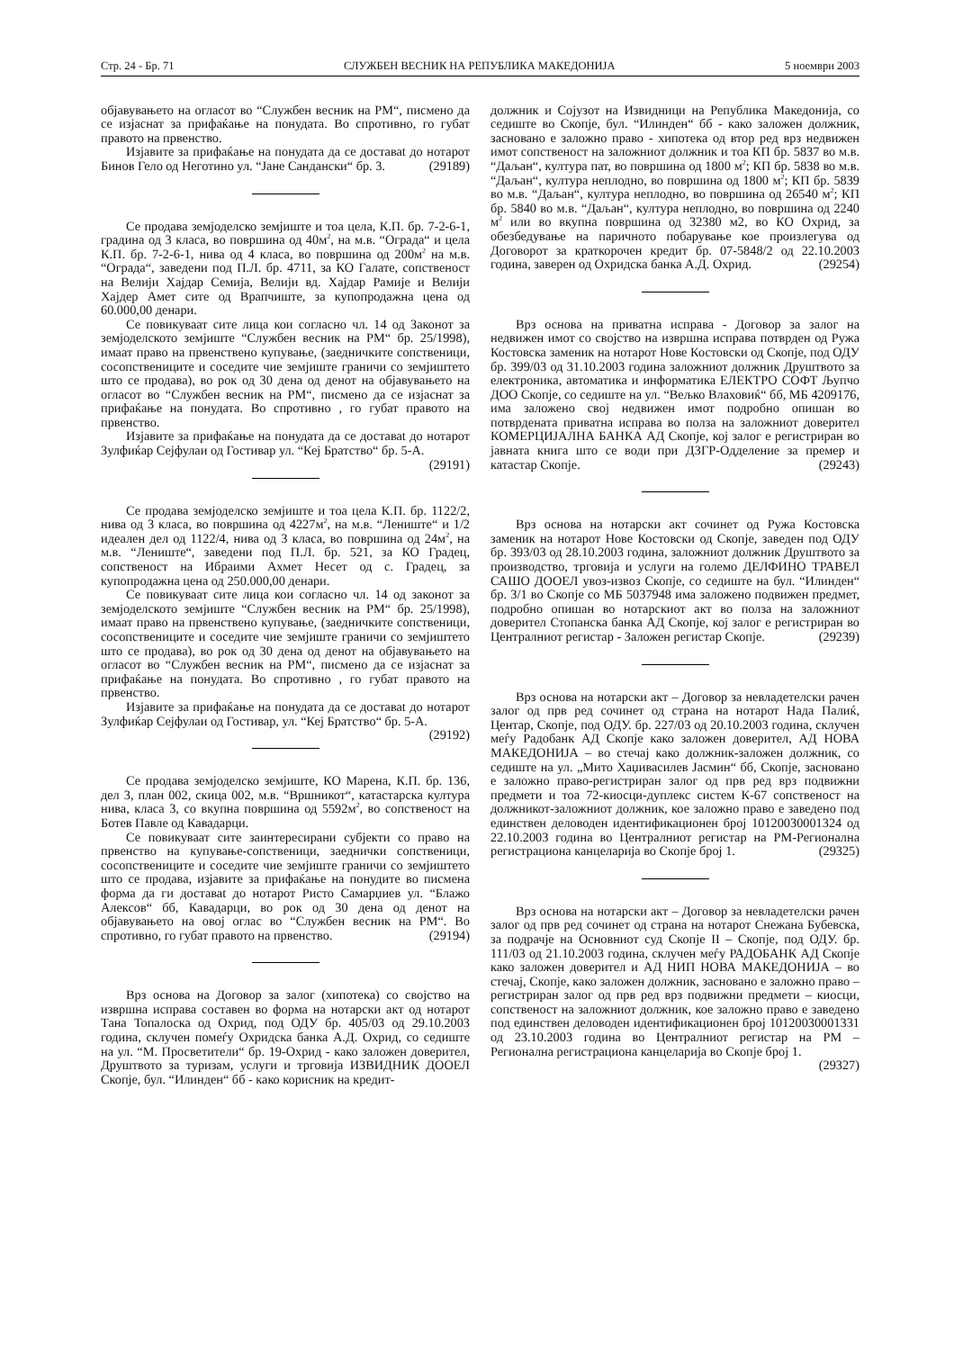Стр. 24 - Бр. 71 СЛУЖБЕН ВЕСНИК НА РЕПУБЛИКА МАКЕДОНИЈА 5 ноември 2003
објавувањето на огласот во “Службен весник на РМ“, писмено да се изјаснат за прифаќање на понудата. Во спротивно, го губат правото на првенство.
Изјавите за прифаќање на понудата да се доставаt до нотарот Бинов Гело од Неготино ул. “Јане Сандански“ бр. 3. (29189)
Се продава земјоделско земјиште и тоа цела, К.П. бр. 7-2-6-1, градина од 3 класа, во површина од 40м<sup>2</sup>, на м.в. “Ограда“ и цела К.П. бр. 7-2-6-1, нива од 4 класа, во површина од 200м<sup>2</sup> на м.в. “Ограда“, заведени под П.Л. бр. 4711, за КО Галате, сопственост на Велији Хајдар Семија, Велији вд. Хајдар Рамије и Велији Хајдер Амет сите од Врапчиште, за купопродажна цена од 60.000,00 денари.
Се повикуваат сите лица кои согласно чл. 14 од Законот за земјоделското земјиште “Службен весник на РМ“ бр. 25/1998), имаат право на првенствено купување, (заедничките сопственици, сосопствениците и соседите чие земјиште граничи со земјиштето што се продава), во рок од 30 дена од денот на објавувањето на огласот во “Службен весник на РМ“, писмено да се изјаснат за прифаќање на понудата. Во спротивно , го губат правото на првенство.
Изјавите за прифаќање на понудата да се доставаt до нотарот Зулфиќар Сејфулаи од Гостивар ул. “Кеј Братство“ бр. 5-А. (29191)
Се продава земјоделско земјиште и тоа цела К.П. бр. 1122/2, нива од 3 класа, во површина од 4227м<sup>2</sup>, на м.в. “Лениште“ и 1/2 идеален дел од 1122/4, нива од 3 класа, во површина од 24м<sup>2</sup>, на м.в. “Лениште“, заведени под П.Л. бр. 521, за КО Градец, сопственост на Ибраими Ахмет Несет од с. Градец, за купопродажна цена од 250.000,00 денари.
Се повикуваат сите лица кои согласно чл. 14 од законот за земјоделското земјиште “Службен весник на РМ“ бр. 25/1998), имаат право на првенствено купување, (заедничките сопственици, сосопствениците и соседите чие земјиште граничи со земјиштето што се продава), во рок од 30 дена од денот на објавувањето на огласот во “Службен весник на РМ“, писмено да се изјаснат за прифаќање на понудата. Во спротивно , го губат правото на првенство.
Изјавите за прифаќање на понудата да се доставаt до нотарот Зулфиќар Сејфулаи од Гостивар, ул. “Кеј Братство“ бр. 5-А. (29192)
Се продава земјоделско земјиште, КО Марена, К.П. бр. 136, дел 3, план 002, скица 002, м.в. “Вршникот“, катастарска култура нива, класа 3, со вкупна површина од 5592м<sup>2</sup>, во сопственост на Ботев Павле од Кавадарци.
Се повикуваат сите заинтересирани субјекти со право на првенство на купување-сопственици, заеднички сопственици, сосопствениците и соседите чие земјиште граничи со земјиштето што се продава, изјавите за прифаќање на понудите во писмена форма да ги доставаt до нотарот Ристо Самарџиев ул. “Блажо Алексов“ бб, Кавадарци, во рок од 30 дена од денот на објавувањето на овој оглас во “Службен весник на РМ“. Во спротивно, го губат правото на првенство. (29194)
Врз основа на Договор за залог (хипотека) со својство на извршна исправа составен во форма на нотарски акт од нотарот Тана Топалоска од Охрид, под ОДУ бр. 405/03 од 29.10.2003 година, склучен помеѓу Охридска банка А.Д. Охрид, со седиште на ул. “М. Просветители“ бр. 19-Охрид - како заложен доверител, Друштвото за туризам, услуги и трговија ИЗВИДНИК ДООЕЛ Скопје, бул. “Илинден“ бб - како корисник на кредит-
должник и Сојузот на Извидници на Република Македонија, со седиште во Скопје, бул. “Илинден“ бб - како заложен должник, засновано е заложно право - хипотека од втор ред врз недвижен имот сопственост на заложниот должник и тоа КП бр. 5837 во м.в. “Даљан“, култура пат, во површина од 1800 м<sup>2</sup>; КП бр. 5838 во м.в. “Даљан“, култура неплодно, во површина од 1800 м<sup>2</sup>; КП бр. 5839 во м.в. “Даљан“, култура неплодно, во површина од 26540 м<sup>2</sup>; КП бр. 5840 во м.в. “Даљан“, култура неплодно, во површина од 2240 м<sup>2</sup> или во вкупна површина од 32380 м2, во КО Охрид, за обезбедување на паричното побарување кое произлегува од Договорот за краткорочен кредит бр. 07-5848/2 од 22.10.2003 година, заверен од Охридска банка А.Д. Охрид. (29254)
Врз основа на приватна исправа - Договор за залог на недвижен имот со својство на извршна исправа потврден од Ружа Костовска заменик на нотарот Нове Костовски од Скопје, под ОДУ бр. 399/03 од 31.10.2003 година заложниот должник Друштвото за електроника, автоматика и информатика ЕЛЕКТРО СОФТ Љупчо ДОО Скопје, со седиште на ул. “Вељко Влаховиќ“ бб, МБ 4209176, има заложено свој недвижен имот подробно опишан во потврдената приватна исправа во полза на заложниот доверител КОМЕРЦИЈАЛНА БАНКА АД Скопје, кој залог е регистриран во јавната книга што се води при ДЗГР-Одделение за премер и катастар Скопје. (29243)
Врз основа на нотарски акт сочинет од Ружа Костовска заменик на нотарот Нове Костовски од Скопје, заведен под ОДУ бр. 393/03 од 28.10.2003 година, заложниот должник Друштвото за производство, трговија и услуги на големо ДЕЛФИНО ТРАВЕЛ САШО ДООЕЛ увоз-извоз Скопје, со седиште на бул. “Илинден“ бр. 3/1 во Скопје со МБ 5037948 има заложено подвижен предмет, подробно опишан во нотарскиот акт во полза на заложниот доверител Стопанска банка АД Скопје, кој залог е регистриран во Централниот регистар - Заложен регистар Скопје. (29239)
Врз основа на нотарски акт – Договор за невладетелски рачен залог од прв ред сочинет од страна на нотарот Нада Палиќ, Центар, Скопје, под ОДУ. бр. 227/03 од 20.10.2003 година, склучен меѓу Радобанк АД Скопје како заложен доверител, АД НОВА МАКЕДОНИЈА – во стечај како должник-заложен должник, со седиште на ул. „Мито Хаџивасилев Јасмин“ бб, Скопје, засновано е заложно право-регистриран залог од прв ред врз подвижни предмети и тоа 72-киосци-дуплекс систем К-67 сопственост на должникот-заложниот должник, кое заложно право е заведено под единствен деловоден идентификационен број 10120030001324 од 22.10.2003 година во Централниот регистар на РМ-Регионална регистрациона канцеларија во Скопје број 1. (29325)
Врз основа на нотарски акт – Договор за невладетелски рачен залог од прв ред сочинет од страна на нотарот Снежана Бубевска, за подрачје на Основниот суд Скопје II – Скопје, под ОДУ. бр. 111/03 од 21.10.2003 година, склучен меѓу РАДОБАНК АД Скопје како заложен доверител и АД НИП НОВА МАКЕДОНИЈА – во стечај, Скопје, како заложен должник, засновано е заложно право – регистриран залог од прв ред врз подвижни предмети – киосци, сопственост на заложниот должник, кое заложно право е заведено под единствен деловоден идентификационен број 10120030001331 од 23.10.2003 година во Централниот регистар на РМ – Регионална регистрациона канцеларија во Скопје број 1.
(29327)